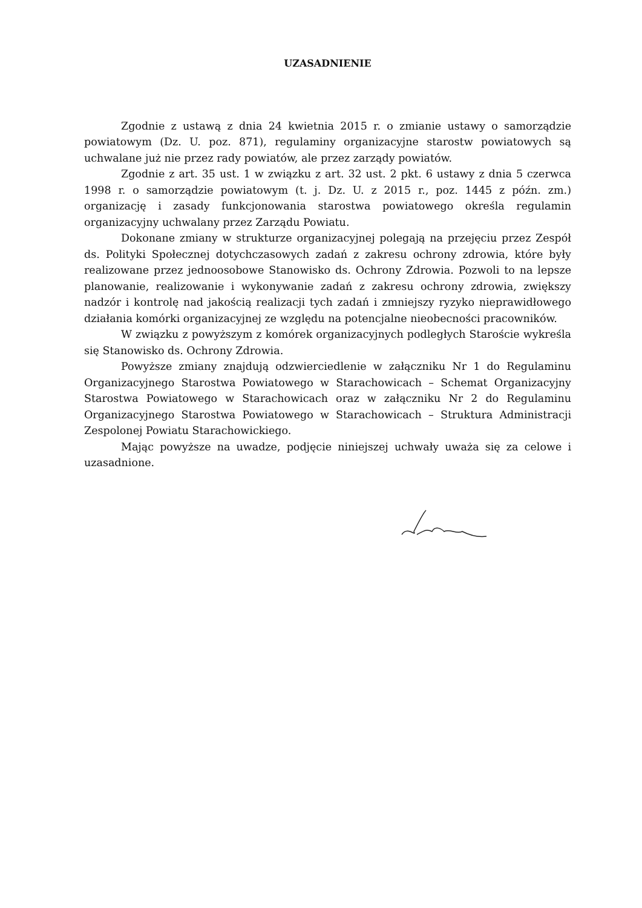UZASADNIENIE
Zgodnie z ustawą z dnia 24 kwietnia 2015 r. o zmianie ustawy o samorządzie powiatowym (Dz. U. poz. 871), regulaminy organizacyjne starostw powiatowych są uchwalane już nie przez rady powiatów, ale przez zarządy powiatów.
Zgodnie z art. 35 ust. 1 w związku z art. 32 ust. 2 pkt. 6 ustawy z dnia 5 czerwca 1998 r. o samorządzie powiatowym (t. j. Dz. U. z 2015 r., poz. 1445 z późn. zm.) organizację i zasady funkcjonowania starostwa powiatowego określa regulamin organizacyjny uchwalany przez Zarządu Powiatu.
Dokonane zmiany w strukturze organizacyjnej polegają na przejęciu przez Zespół ds. Polityki Społecznej dotychczasowych zadań z zakresu ochrony zdrowia, które były realizowane przez jednoosobowe Stanowisko ds. Ochrony Zdrowia. Pozwoli to na lepsze planowanie, realizowanie i wykonywanie zadań z zakresu ochrony zdrowia, zwiększy nadzór i kontrolę nad jakością realizacji tych zadań i zmniejszy ryzyko nieprawidłowego działania komórki organizacyjnej ze względu na potencjalne nieobecności pracowników.
W związku z powyższym z komórek organizacyjnych podległych Staroście wykreśla się Stanowisko ds. Ochrony Zdrowia.
Powyższe zmiany znajdują odzwierciedlenie w załączniku Nr 1 do Regulaminu Organizacyjnego Starostwa Powiatowego w Starachowicach – Schemat Organizacyjny Starostwa Powiatowego w Starachowicach oraz w załączniku Nr 2 do Regulaminu Organizacyjnego Starostwa Powiatowego w Starachowicach – Struktura Administracji Zespolonej Powiatu Starachowickiego.
Mając powyższe na uwadze, podjęcie niniejszej uchwały uważa się za celowe i uzasadnione.